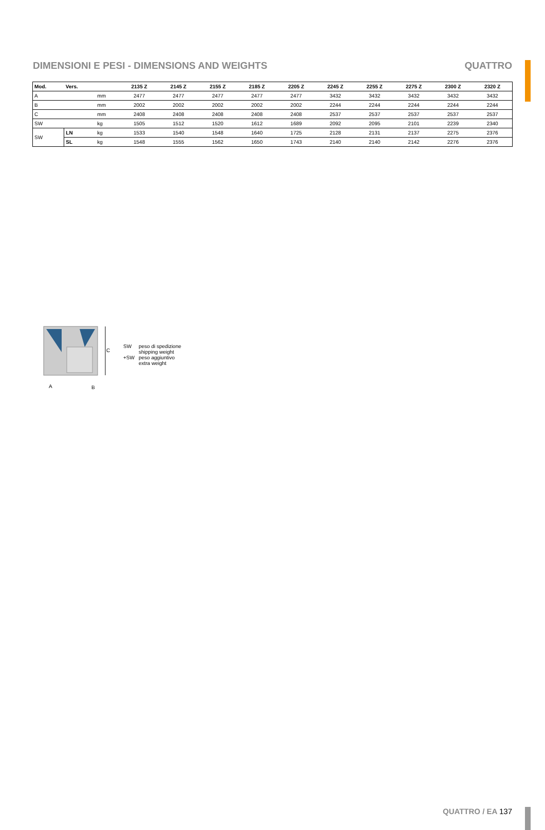DIMENSIONI E PESI - DIMENSIONS AND WEIGHTS
QUATTRO
| Mod. | Vers. | | 2135 Z | 2145 Z | 2155 Z | 2185 Z | 2205 Z | 2245 Z | 2255 Z | 2275 Z | 2300 Z | 2320 Z |
| --- | --- | --- | --- | --- | --- | --- | --- | --- | --- | --- | --- | --- |
| A | | mm | 2477 | 2477 | 2477 | 2477 | 2477 | 3432 | 3432 | 3432 | 3432 | 3432 |
| B | | mm | 2002 | 2002 | 2002 | 2002 | 2002 | 2244 | 2244 | 2244 | 2244 | 2244 |
| C | | mm | 2408 | 2408 | 2408 | 2408 | 2408 | 2537 | 2537 | 2537 | 2537 | 2537 |
| SW | | kg | 1505 | 1512 | 1520 | 1612 | 1689 | 2092 | 2095 | 2101 | 2239 | 2340 |
| SW | LN | kg | 1533 | 1540 | 1548 | 1640 | 1725 | 2128 | 2131 | 2137 | 2275 | 2376 |
| | SL | kg | 1548 | 1555 | 1562 | 1650 | 1743 | 2140 | 2140 | 2142 | 2276 | 2376 |
C
A
B
SW
peso di spedizione
shipping weight
+SW
peso aggiuntivo
extra weight
QUATTRO / EA 137